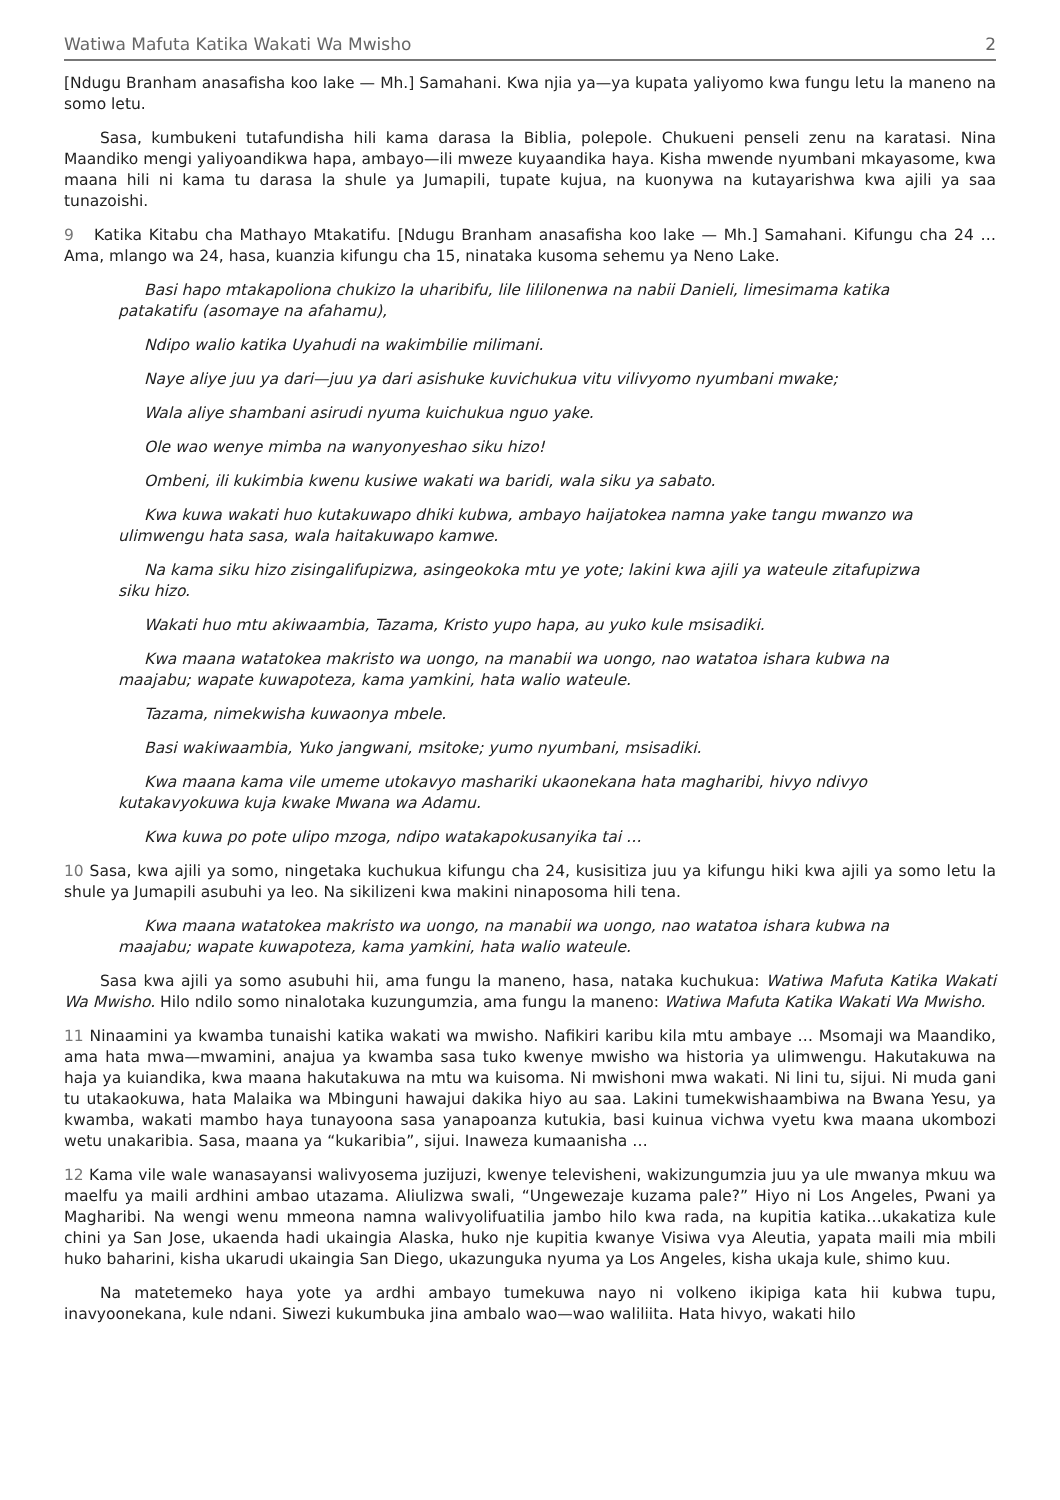Watiwa Mafuta Katika Wakati Wa Mwisho 2
[Ndugu Branham anasafisha koo lake — Mh.] Samahani. Kwa njia ya—ya kupata yaliyomo kwa fungu letu la maneno na somo letu.
Sasa, kumbukeni tutafundisha hili kama darasa la Biblia, polepole. Chukueni penseli zenu na karatasi. Nina Maandiko mengi yaliyoandikwa hapa, ambayo—ili mweze kuyaandika haya. Kisha mwende nyumbani mkayasome, kwa maana hili ni kama tu darasa la shule ya Jumapili, tupate kujua, na kuonywa na kutayarishwa kwa ajili ya saa tunazoishi.
9 Katika Kitabu cha Mathayo Mtakatifu. [Ndugu Branham anasafisha koo lake — Mh.] Samahani. Kifungu cha 24 … Ama, mlango wa 24, hasa, kuanzia kifungu cha 15, ninataka kusoma sehemu ya Neno Lake.
Basi hapo mtakapoliona chukizo la uharibifu, lile lililonenwa na nabii Danieli, limesimama katika patakatifu (asomaye na afahamu),
Ndipo walio katika Uyahudi na wakimbilie milimani.
Naye aliye juu ya dari—juu ya dari asishuke kuvichukua vitu vilivyomo nyumbani mwake;
Wala aliye shambani asirudi nyuma kuichukua nguo yake.
Ole wao wenye mimba na wanyonyeshao siku hizo!
Ombeni, ili kukimbia kwenu kusiwe wakati wa baridi, wala siku ya sabato.
Kwa kuwa wakati huo kutakuwapo dhiki kubwa, ambayo haijatokea namna yake tangu mwanzo wa ulimwengu hata sasa, wala haitakuwapo kamwe.
Na kama siku hizo zisingalifupizwa, asingeokoka mtu ye yote; lakini kwa ajili ya wateule zitafupizwa siku hizo.
Wakati huo mtu akiwaambia, Tazama, Kristo yupo hapa, au yuko kule msisadiki.
Kwa maana watatokea makristo wa uongo, na manabii wa uongo, nao watatoa ishara kubwa na maajabu; wapate kuwapoteza, kama yamkini, hata walio wateule.
Tazama, nimekwisha kuwaonya mbele.
Basi wakiwaambia, Yuko jangwani, msitoke; yumo nyumbani, msisadiki.
Kwa maana kama vile umeme utokavyo mashariki ukaonekana hata magharibi, hivyo ndivyo kutakavyokuwa kuja kwake Mwana wa Adamu.
Kwa kuwa po pote ulipo mzoga, ndipo watakapokusanyika tai …
10 Sasa, kwa ajili ya somo, ningetaka kuchukua kifungu cha 24, kusisitiza juu ya kifungu hiki kwa ajili ya somo letu la shule ya Jumapili asubuhi ya leo. Na sikilizeni kwa makini ninaposoma hili tena.
Kwa maana watatokea makristo wa uongo, na manabii wa uongo, nao watatoa ishara kubwa na maajabu; wapate kuwapoteza, kama yamkini, hata walio wateule.
Sasa kwa ajili ya somo asubuhi hii, ama fungu la maneno, hasa, nataka kuchukua: Watiwa Mafuta Katika Wakati Wa Mwisho. Hilo ndilo somo ninalotaka kuzungumzia, ama fungu la maneno: Watiwa Mafuta Katika Wakati Wa Mwisho.
11 Ninaamini ya kwamba tunaishi katika wakati wa mwisho. Nafikiri karibu kila mtu ambaye … Msomaji wa Maandiko, ama hata mwa—mwamini, anajua ya kwamba sasa tuko kwenye mwisho wa historia ya ulimwengu. Hakutakuwa na haja ya kuiandika, kwa maana hakutakuwa na mtu wa kuisoma. Ni mwishoni mwa wakati. Ni lini tu, sijui. Ni muda gani tu utakaokuwa, hata Malaika wa Mbinguni hawajui dakika hiyo au saa. Lakini tumekwishaambiwa na Bwana Yesu, ya kwamba, wakati mambo haya tunayoona sasa yanapoanza kutukia, basi kuinua vichwa vyetu kwa maana ukombozi wetu unakaribia. Sasa, maana ya “kukaribia”, sijui. Inaweza kumaanisha …
12 Kama vile wale wanasayansi walivyosema juzijuzi, kwenye televisheni, wakizungumzia juu ya ule mwanya mkuu wa maelfu ya maili ardhini ambao utazama. Aliulizwa swali, “Ungewezaje kuzama pale?” Hiyo ni Los Angeles, Pwani ya Magharibi. Na wengi wenu mmeona namna walivyolifuatilia jambo hilo kwa rada, na kupitia katika…ukakatiza kule chini ya San Jose, ukaenda hadi ukaingia Alaska, huko nje kupitia kwanye Visiwa vya Aleutia, yapata maili mia mbili huko baharini, kisha ukarudi ukaingia San Diego, ukazunguka nyuma ya Los Angeles, kisha ukaja kule, shimo kuu.
Na matetemeko haya yote ya ardhi ambayo tumekuwa nayo ni volkeno ikipiga kata hii kubwa tupu, inavyoonekana, kule ndani. Siwezi kukumbuka jina ambalo wao—wao waliliita. Hata hivyo, wakati hilo